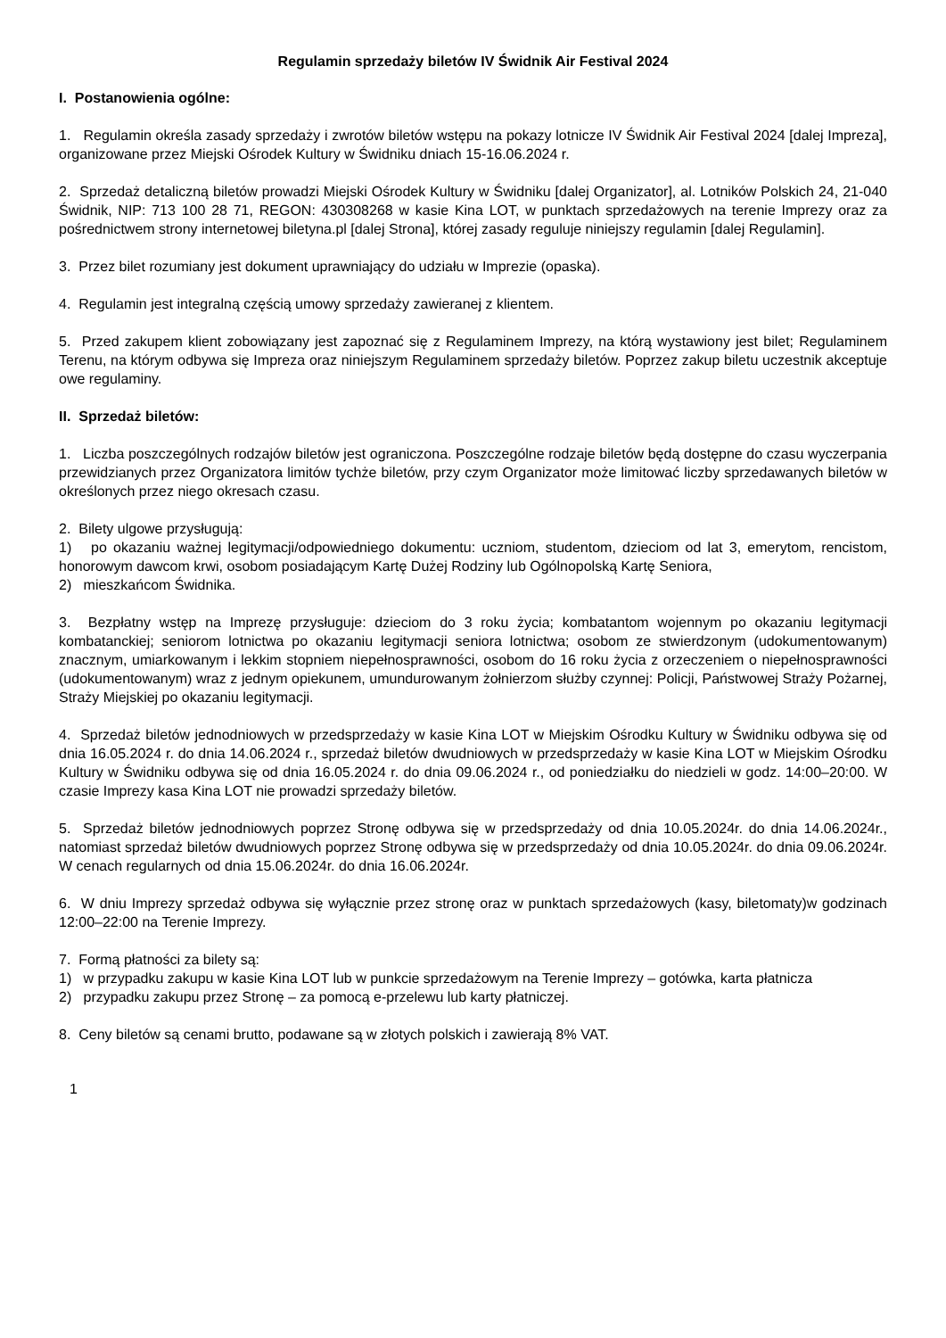Regulamin sprzedaży biletów IV Świdnik Air Festival 2024
I. Postanowienia ogólne:
1. Regulamin określa zasady sprzedaży i zwrotów biletów wstępu na pokazy lotnicze IV Świdnik Air Festival 2024 [dalej Impreza], organizowane przez Miejski Ośrodek Kultury w Świdniku dniach 15-16.06.2024 r.
2. Sprzedaż detaliczną biletów prowadzi Miejski Ośrodek Kultury w Świdniku [dalej Organizator], al. Lotników Polskich 24, 21-040 Świdnik, NIP: 713 100 28 71, REGON: 430308268 w kasie Kina LOT, w punktach sprzedażowych na terenie Imprezy oraz za pośrednictwem strony internetowej biletyna.pl [dalej Strona], której zasady reguluje niniejszy regulamin [dalej Regulamin].
3. Przez bilet rozumiany jest dokument uprawniający do udziału w Imprezie (opaska).
4. Regulamin jest integralną częścią umowy sprzedaży zawieranej z klientem.
5. Przed zakupem klient zobowiązany jest zapoznać się z Regulaminem Imprezy, na którą wystawiony jest bilet; Regulaminem Terenu, na którym odbywa się Impreza oraz niniejszym Regulaminem sprzedaży biletów. Poprzez zakup biletu uczestnik akceptuje owe regulaminy.
II. Sprzedaż biletów:
1. Liczba poszczególnych rodzajów biletów jest ograniczona. Poszczególne rodzaje biletów będą dostępne do czasu wyczerpania przewidzianych przez Organizatora limitów tychże biletów, przy czym Organizator może limitować liczby sprzedawanych biletów w określonych przez niego okresach czasu.
2. Bilety ulgowe przysługują:
1) po okazaniu ważnej legitymacji/odpowiedniego dokumentu: uczniom, studentom, dzieciom od lat 3, emerytom, rencistom, honorowym dawcom krwi, osobom posiadającym Kartę Dużej Rodziny lub Ogólnopolską Kartę Seniora,
2) mieszkańcom Świdnika.
3. Bezpłatny wstęp na Imprezę przysługuje: dzieciom do 3 roku życia; kombatantom wojennym po okazaniu legitymacji kombatanckiej; seniorom lotnictwa po okazaniu legitymacji seniora lotnictwa; osobom ze stwierdzonym (udokumentowanym) znacznym, umiarkowanym i lekkim stopniem niepełnosprawności, osobom do 16 roku życia z orzeczeniem o niepełnosprawności (udokumentowanym) wraz z jednym opiekunem, umundurowanym żołnierzom służby czynnej: Policji, Państwowej Straży Pożarnej, Straży Miejskiej po okazaniu legitymacji.
4. Sprzedaż biletów jednodniowych w przedsprzedaży w kasie Kina LOT w Miejskim Ośrodku Kultury w Świdniku odbywa się od dnia 16.05.2024 r. do dnia 14.06.2024 r., sprzedaż biletów dwudniowych w przedsprzedaży w kasie Kina LOT w Miejskim Ośrodku Kultury w Świdniku odbywa się od dnia 16.05.2024 r. do dnia 09.06.2024 r., od poniedziałku do niedzieli w godz. 14:00–20:00. W czasie Imprezy kasa Kina LOT nie prowadzi sprzedaży biletów.
5. Sprzedaż biletów jednodniowych poprzez Stronę odbywa się w przedsprzedaży od dnia 10.05.2024r. do dnia 14.06.2024r., natomiast sprzedaż biletów dwudniowych poprzez Stronę odbywa się w przedsprzedaży od dnia 10.05.2024r. do dnia 09.06.2024r. W cenach regularnych od dnia 15.06.2024r. do dnia 16.06.2024r.
6. W dniu Imprezy sprzedaż odbywa się wyłącznie przez stronę oraz w punktach sprzedażowych (kasy, biletomaty)w godzinach 12:00–22:00 na Terenie Imprezy.
7. Formą płatności za bilety są:
1) w przypadku zakupu w kasie Kina LOT lub w punkcie sprzedażowym na Terenie Imprezy – gotówka, karta płatnicza
2) przypadku zakupu przez Stronę – za pomocą e-przelewu lub karty płatniczej.
8. Ceny biletów są cenami brutto, podawane są w złotych polskich i zawierają 8% VAT.
1